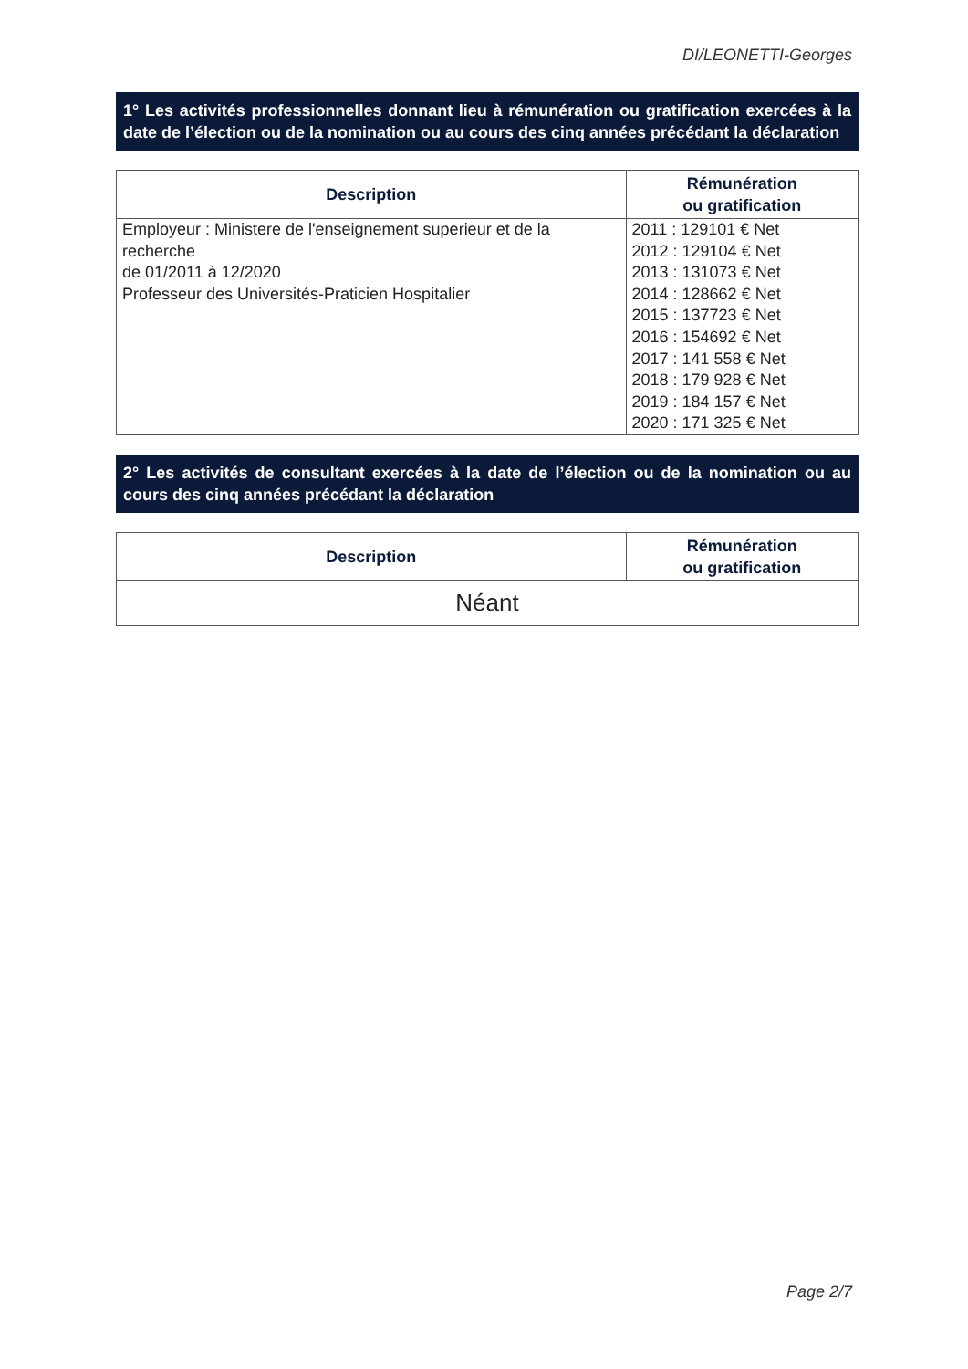DI/LEONETTI-Georges
1° Les activités professionnelles donnant lieu à rémunération ou gratification exercées à la date de l’élection ou de la nomination ou au cours des cinq années précédant la déclaration
| Description | Rémunération ou gratification |
| --- | --- |
| Employeur : Ministere de l'enseignement superieur et de la recherche de 01/2011 à 12/2020 Professeur des Universités-Praticien Hospitalier | 2011 : 129101 € Net 2012 : 129104 € Net 2013 : 131073 € Net 2014 : 128662 € Net 2015 : 137723 € Net 2016 : 154692 € Net 2017 : 141 558 € Net 2018 : 179 928 € Net 2019 : 184 157 € Net 2020 : 171 325 € Net |
2° Les activités de consultant exercées à la date de l’élection ou de la nomination ou au cours des cinq années précédant la déclaration
| Description | Rémunération ou gratification |
| --- | --- |
| Néant | |
Page 2/7